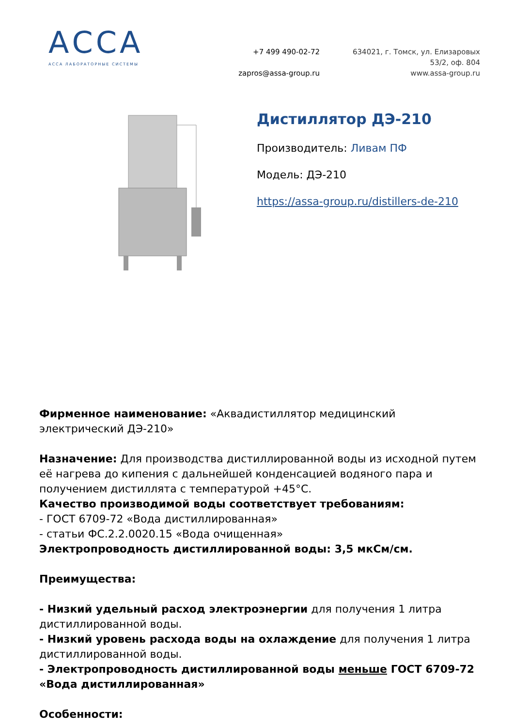АССА
АССА ЛАБОРАТОРНЫЕ СИСТЕМЫ
+7 499 490-02-72
zapros@assa-group.ru
634021, г. Томск, ул. Елизаровых
53/2, оф. 804
www.assa-group.ru
Дистиллятор ДЭ-210
Производитель: Ливам ПФ
Модель: ДЭ-210
https://assa-group.ru/distillers-de-210
Фирменное наименование: «Аквадистиллятор медицинский электрический ДЭ-210»
Назначение: Для производства дистиллированной воды из исходной путем её нагрева до кипения с дальнейшей конденсацией водяного пара и получением дистиллята с температурой +45°С.
Качество производимой воды соответствует требованиям:
- ГОСТ 6709-72 «Вода дистиллированная»
- статьи ФС.2.2.0020.15 «Вода очищенная»
Электропроводность дистиллированной воды: 3,5 мкСм/см.
Преимущества:
- Низкий удельный расход электроэнергии для получения 1 литра дистиллированной воды.
- Низкий уровень расхода воды на охлаждение для получения 1 литра дистиллированной воды.
- Электропроводность дистиллированной воды меньше ГОСТ 6709-72 «Вода дистиллированная»
Особенности: